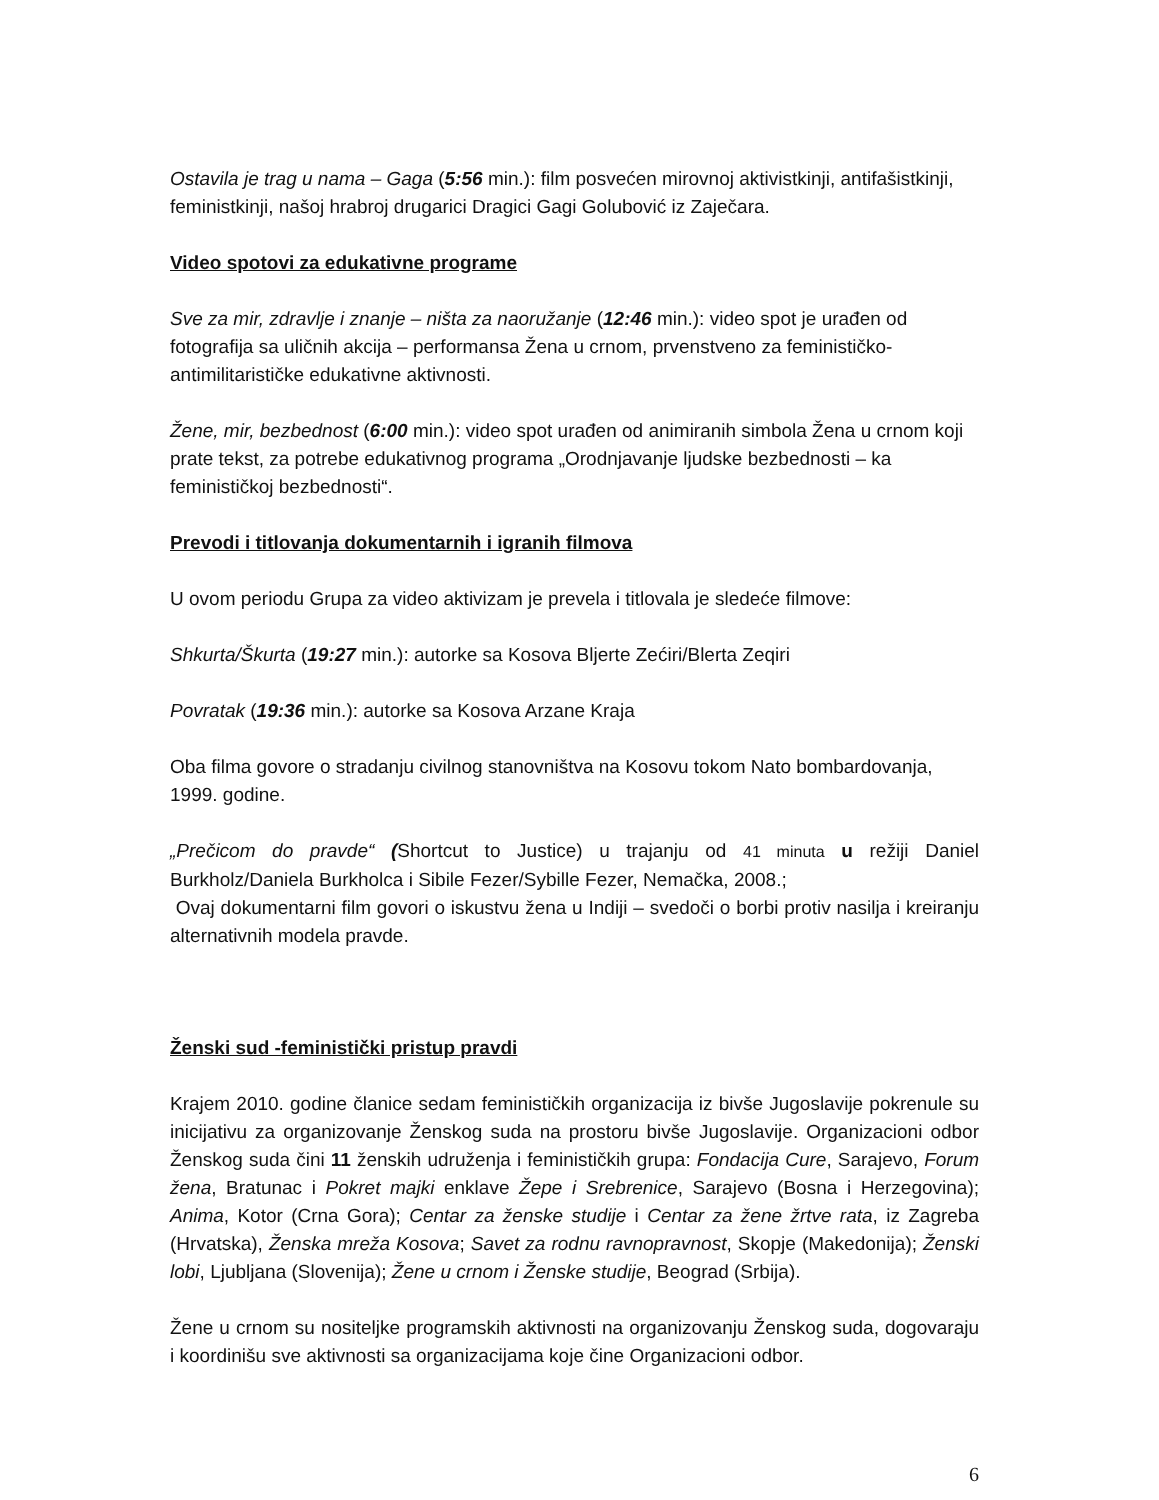Ostavila je trag u nama – Gaga (5:56 min.): film posvećen mirovnoj aktivistkinji, antifašistkinji, feministkinji, našoj hrabroj drugarici Dragici Gagi Golubović iz Zaječara.
Video spotovi za edukativne programe
Sve za mir, zdravlje i znanje – ništa za naoružanje (12:46 min.): video spot je urađen od fotografija sa uličnih akcija – performansa Žena u crnom, prvenstveno za feminističko-antimilitarističke edukativne aktivnosti.
Žene, mir, bezbednost (6:00 min.): video spot urađen od animiranih simbola Žena u crnom koji prate tekst, za potrebe edukativnog programa „Orodnjavanje ljudske bezbednosti – ka feminističkoj bezbednosti“.
Prevodi i titlovanja dokumentarnih i igranih filmova
U ovom periodu Grupa za video aktivizam je prevela i titlovala je sledeće filmove:
Shkurta/Škurta (19:27 min.): autorke sa Kosova Bljerte Zećiri/Blerta Zeqiri
Povratak (19:36 min.): autorke sa Kosova Arzane Kraja
Oba filma govore o stradanju civilnog stanovništva na Kosovu tokom Nato bombardovanja, 1999. godine.
„Prečicom do pravde“ (Shortcut to Justice) u trajanju od 41 minuta u režiji Daniel Burkholz/Daniela Burkholca i Sibile Fezer/Sybille Fezer, Nemačka, 2008.;
Ovaj dokumentarni film govori o iskustvu žena u Indiji – svedoči o borbi protiv nasilja i kreiranju alternativnih modela pravde.
Ženski sud -feministički pristup pravdi
Krajem 2010. godine članice sedam feminističkih organizacija iz bivše Jugoslavije pokrenule su inicijativu za organizovanje Ženskog suda na prostoru bivše Jugoslavije. Organizacioni odbor Ženskog suda čini 11 ženskih udruženja i feminističkih grupa: Fondacija Cure, Sarajevo, Forum žena, Bratunac i Pokret majki enklave Žepe i Srebrenice, Sarajevo (Bosna i Herzegovina); Anima, Kotor (Crna Gora); Centar za ženske studije i Centar za žene žrtve rata, iz Zagreba (Hrvatska), Ženska mreža Kosova; Savet za rodnu ravnopravnost, Skopje (Makedonija); Ženski lobi, Ljubljana (Slovenija); Žene u crnom i Ženske studije, Beograd (Srbija).
Žene u crnom su nositeljke programskih aktivnosti na organizovanju Ženskog suda, dogovaraju i koordinišu sve aktivnosti sa organizacijama koje čine Organizacioni odbor.
6